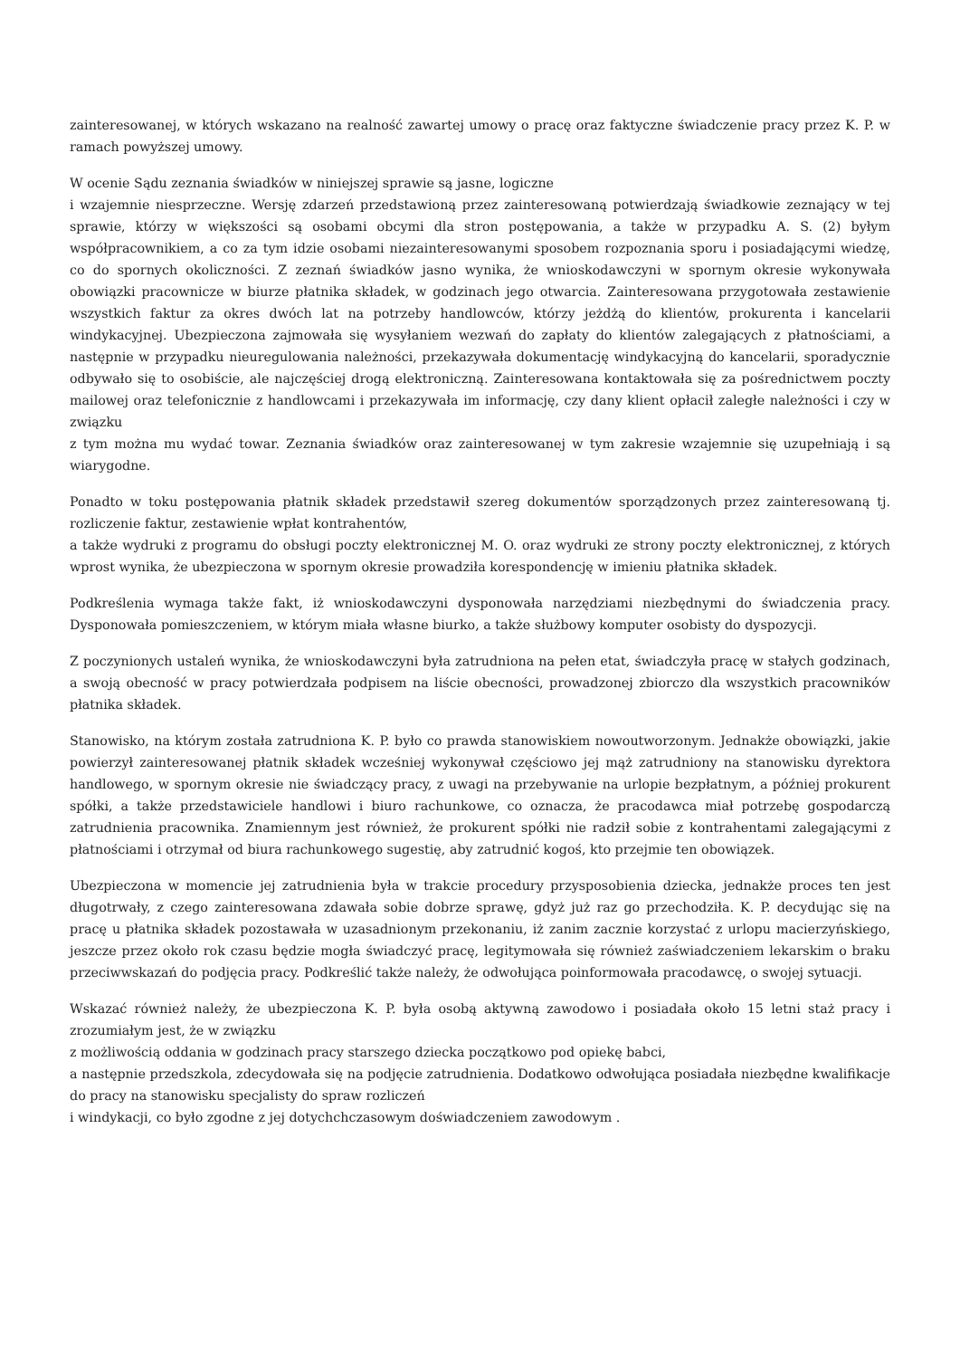zainteresowanej, w których wskazano na realność zawartej umowy o pracę oraz faktyczne świadczenie pracy przez K. P. w ramach powyższej umowy.
W ocenie Sądu zeznania świadków w niniejszej sprawie są jasne, logiczne
i wzajemnie niesprzeczne. Wersję zdarzeń przedstawioną przez zainteresowaną potwierdzają świadkowie zeznający w tej sprawie, którzy w większości są osobami obcymi dla stron postępowania, a także w przypadku A. S. (2) byłym współpracownikiem, a co za tym idzie osobami niezainteresowanymi sposobem rozpoznania sporu i posiadającymi wiedzę, co do spornych okoliczności. Z zeznań świadków jasno wynika, że wnioskodawczyni w spornym okresie wykonywała obowiązki pracownicze w biurze płatnika składek, w godzinach jego otwarcia. Zainteresowana przygotowała zestawienie wszystkich faktur za okres dwóch lat na potrzeby handlowców, którzy jeżdżą do klientów, prokurenta i kancelarii windykacyjnej. Ubezpieczona zajmowała się wysyłaniem wezwań do zapłaty do klientów zalegających z płatnościami, a następnie w przypadku nieuregulowania należności, przekazywała dokumentację windykacyjną do kancelarii, sporadycznie odbywało się to osobiście, ale najczęściej drogą elektroniczną. Zainteresowana kontaktowała się za pośrednictwem poczty mailowej oraz telefonicznie z handlowcami i przekazywała im informację, czy dany klient opłacił zaległe należności i czy w związku
z tym można mu wydać towar. Zeznania świadków oraz zainteresowanej w tym zakresie wzajemnie się uzupełniają i są wiarygodne.
Ponadto w toku postępowania płatnik składek przedstawił szereg dokumentów sporządzonych przez zainteresowaną tj. rozliczenie faktur, zestawienie wpłat kontrahentów,
a także wydruki z programu do obsługi poczty elektronicznej M. O. oraz wydruki ze strony poczty elektronicznej, z których wprost wynika, że ubezpieczona w spornym okresie prowadziła korespondencję w imieniu płatnika składek.
Podkreślenia wymaga także fakt, iż wnioskodawczyni dysponowała narzędziami niezbędnymi do świadczenia pracy. Dysponowała pomieszczeniem, w którym miała własne biurko, a także służbowy komputer osobisty do dyspozycji.
Z poczynionych ustaleń wynika, że wnioskodawczyni była zatrudniona na pełen etat, świadczyła pracę w stałych godzinach, a swoją obecność w pracy potwierdzała podpisem na liście obecności, prowadzonej zbiorczo dla wszystkich pracowników płatnika składek.
Stanowisko, na którym została zatrudniona K. P. było co prawda stanowiskiem nowoutworzonym. Jednakże obowiązki, jakie powierzył zainteresowanej płatnik składek wcześniej wykonywał częściowo jej mąż zatrudniony na stanowisku dyrektora handlowego, w spornym okresie nie świadczący pracy, z uwagi na przebywanie na urlopie bezpłatnym, a później prokurent spółki, a także przedstawiciele handlowi i biuro rachunkowe, co oznacza, że pracodawca miał potrzebę gospodarczą zatrudnienia pracownika. Znamiennym jest również, że prokurent spółki nie radził sobie z kontrahentami zalegającymi z płatnościami i otrzymał od biura rachunkowego sugestię, aby zatrudnić kogoś, kto przejmie ten obowiązek.
Ubezpieczona w momencie jej zatrudnienia była w trakcie procedury przysposobienia dziecka, jednakże proces ten jest długotrwały, z czego zainteresowana zdawała sobie dobrze sprawę, gdyż już raz go przechodziła. K. P. decydując się na pracę u płatnika składek pozostawała w uzasadnionym przekonaniu, iż zanim zacznie korzystać z urlopu macierzyńskiego, jeszcze przez około rok czasu będzie mogła świadczyć pracę, legitymowała się również zaświadczeniem lekarskim o braku przeciwwskazań do podjęcia pracy. Podkreślić także należy, że odwołująca poinformowała pracodawcę, o swojej sytuacji.
Wskazać również należy, że ubezpieczona K. P. była osobą aktywną zawodowo i posiadała około 15 letni staż pracy i zrozumiałym jest, że w związku
z możliwością oddania w godzinach pracy starszego dziecka początkowo pod opiekę babci,
a następnie przedszkola, zdecydowała się na podjęcie zatrudnienia. Dodatkowo odwołująca posiadała niezbędne kwalifikacje do pracy na stanowisku specjalisty do spraw rozliczeń
i windykacji, co było zgodne z jej dotychchczasowym doświadczeniem zawodowym .